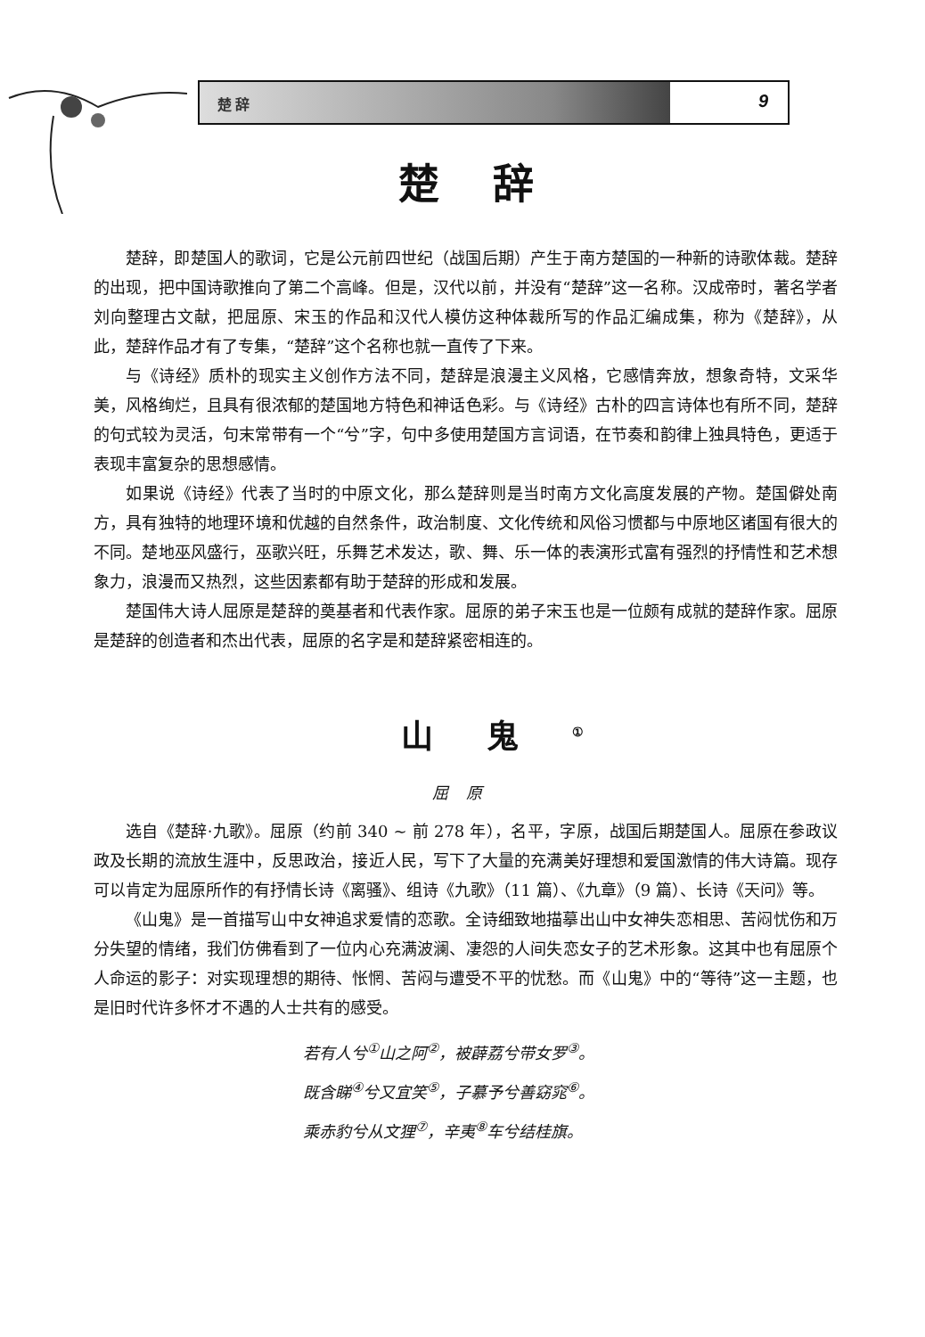楚 辞 9
楚辞
楚辞，即楚国人的歌词，它是公元前四世纪（战国后期）产生于南方楚国的一种新的诗歌体裁。楚辞的出现，把中国诗歌推向了第二个高峰。但是，汉代以前，并没有“楚辞”这一名称。汉成帝时，著名学者刘向整理古文献，把屈原、宋玉的作品和汉代人模仿这种体裁所写的作品汇编成集，称为《楚辞》，从此，楚辞作品才有了专集，“楚辞”这个名称也就一直传了下来。
与《诗经》质朴的现实主义创作方法不同，楚辞是浪漫主义风格，它感情奔放，想象奇特，文采华美，风格绚烂，且具有很浓郁的楚国地方特色和神话色彩。与《诗经》古朴的四言诗体也有所不同，楚辞的句式较为灵活，句末常带有一个“兮”字，句中多使用楚国方言词语，在节奏和韵律上独具特色，更适于表现丰富复杂的思想感情。
如果说《诗经》代表了当时的中原文化，那么楚辞则是当时南方文化高度发展的产物。楚国僻处南方，具有独特的地理环境和优越的自然条件，政治制度、文化传统和风俗习惯都与中原地区诸国有很大的不同。楚地巫风盛行，巫歌兴旺，乐舞艺术发达，歌、舞、乐一体的表演形式富有强烈的抒情性和艺术想象力，浪漫而又热烈，这些因素都有助于楚辞的形成和发展。
楚国伟大诗人屈原是楚辞的奠基者和代表作家。屈原的弟子宋玉也是一位颇有成就的楚辞作家。屈原是楚辞的创造者和杰出代表，屈原的名字是和楚辞紧密相连的。
山鬼<sup>①</sup>
屈原
选自《楚辞·九歌》。屈原（约前 340 ~ 前 278 年），名平，字原，战国后期楚国人。屈原在参政议政及长期的流放生涯中，反思政治，接近人民，写下了大量的充满美好理想和爱国激情的伟大诗篇。现存可以肯定为屈原所作的有抒情长诗《离骚》、组诗《九歌》（11 篇）、《九章》（9 篇）、长诗《天问》等。
《山鬼》是一首描写山中女神追求爱情的恋歌。全诗细致地描摹出山中女神失恋相思、苦闷忧伤和万分失望的情绪，我们仿佛看到了一位内心充满波澜、凄怨的人间失恋女子的艺术形象。这其中也有屈原个人命运的影子：对实现理想的期待、怅惘、苦闷与遭受不平的忧愁。而《山鬼》中的“等待”这一主题，也是旧时代许多怀才不遇的人士共有的感受。
若有人兮<sup>①</sup>山之阿<sup>②</sup>，被薜荔兮带女罗<sup>③</sup>。
既含睇<sup>④</sup>兮又宜笑<sup>⑤</sup>，子慕予兮善窈窕<sup>⑥</sup>。
乘赤豹兮从文狸<sup>⑦</sup>，辛夷<sup>⑧</sup>车兮结桂旗。